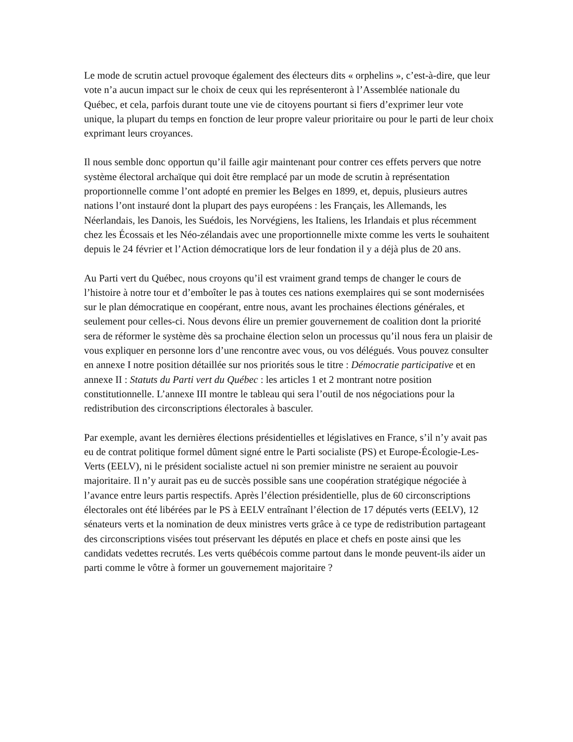Le mode de scrutin actuel provoque également des électeurs dits « orphelins », c’est-à-dire, que leur vote n’a aucun impact sur le choix de ceux qui les représenteront à l’Assemblée nationale du Québec, et cela, parfois durant toute une vie de citoyens pourtant si fiers d’exprimer leur vote unique, la plupart du temps en fonction de leur propre valeur prioritaire ou pour le parti de leur choix exprimant leurs croyances.
Il nous semble donc opportun qu’il faille agir maintenant pour contrer ces effets pervers que notre système électoral archaïque qui doit être remplacé par un mode de scrutin à représentation proportionnelle comme l’ont adopté en premier les Belges en 1899, et, depuis, plusieurs autres nations l’ont instauré dont la plupart des pays européens : les Français, les Allemands, les Néerlandais, les Danois, les Suédois, les Norvégiens, les Italiens, les Irlandais et plus récemment chez les Écossais et les Néo-zélandais avec une proportionnelle mixte comme les verts le souhaitent depuis le 24 février et l’Action démocratique lors de leur fondation il y a déjà plus de 20 ans.
Au Parti vert du Québec, nous croyons qu’il est vraiment grand temps de changer le cours de l’histoire à notre tour et d’emboîter le pas à toutes ces nations exemplaires qui se sont modernisées sur le plan démocratique en coopérant, entre nous, avant les prochaines élections générales, et seulement pour celles-ci. Nous devons élire un premier gouvernement de coalition dont la priorité sera de réformer le système dès sa prochaine élection selon un processus qu’il nous fera un plaisir de vous expliquer en personne lors d’une rencontre avec vous, ou vos délégués. Vous pouvez consulter en annexe I notre position détaillée sur nos priorités sous le titre : Démocratie participative et en annexe II : Statuts du Parti vert du Québec : les articles 1 et 2 montrant notre position constitutionnelle. L’annexe III montre le tableau qui sera l’outil de nos négociations pour la redistribution des circonscriptions électorales à basculer.
Par exemple, avant les dernières élections présidentielles et législatives en France, s’il n’y avait pas eu de contrat politique formel dûment signé entre le Parti socialiste (PS) et Europe-Écologie-Les-Verts (EELV), ni le président socialiste actuel ni son premier ministre ne seraient au pouvoir majoritaire. Il n’y aurait pas eu de succès possible sans une coopération stratégique négociée à l’avance entre leurs partis respectifs. Après l’élection présidentielle, plus de 60 circonscriptions électorales ont été libérées par le PS à EELV entraînant l’élection de 17 députés verts (EELV), 12 sénateurs verts et la nomination de deux ministres verts grâce à ce type de redistribution partageant des circonscriptions visées tout préservant les députés en place et chefs en poste ainsi que les candidats vedettes recrutés. Les verts québécois comme partout dans le monde peuvent-ils aider un parti comme le vôtre à former un gouvernement majoritaire ?